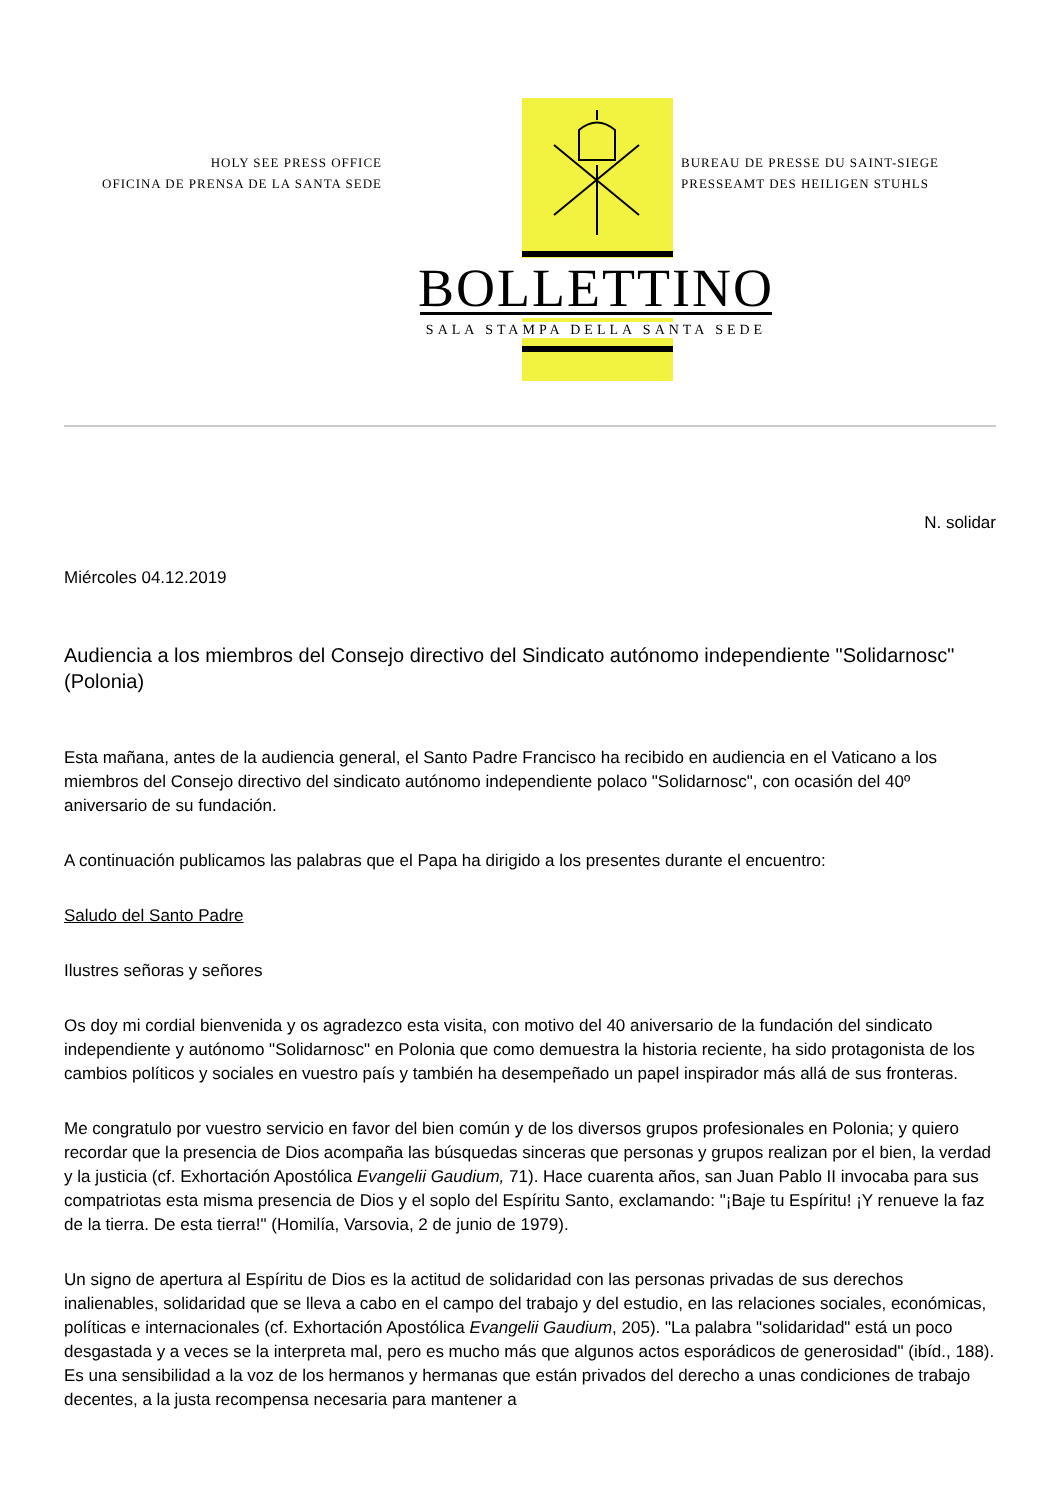HOLY SEE PRESS OFFICE
OFICINA DE PRENSA DE LA SANTA SEDE
BUREAU DE PRESSE DU SAINT-SIEGE
PRESSEAMT DES HEILIGEN STUHLS
BOLLETTINO
SALA STAMPA DELLA SANTA SEDE
N. solidar
Miércoles 04.12.2019
Audiencia a los miembros del Consejo directivo del Sindicato autónomo independiente "Solidarnosc" (Polonia)
Esta mañana, antes de la audiencia general, el Santo Padre Francisco ha recibido en audiencia en el Vaticano a los miembros del Consejo directivo del sindicato autónomo independiente polaco "Solidarnosc", con ocasión del 40º aniversario de su fundación.
A continuación publicamos las palabras que el Papa ha dirigido a los presentes durante el encuentro:
Saludo del Santo Padre
Ilustres señoras y señores
Os doy mi cordial bienvenida y os agradezco esta visita, con motivo del 40 aniversario de la fundación del sindicato independiente y autónomo "Solidarnosc" en Polonia que como demuestra la historia reciente, ha sido protagonista de los cambios políticos y sociales en vuestro país y también ha desempeñado un papel inspirador más allá de sus fronteras.
Me congratulo por vuestro servicio en favor del bien común y de los diversos grupos profesionales en Polonia; y quiero recordar que la presencia de Dios acompaña las búsquedas sinceras que personas y grupos realizan por el bien, la verdad y la justicia (cf. Exhortación Apostólica Evangelii Gaudium, 71). Hace cuarenta años, san Juan Pablo II invocaba para sus compatriotas esta misma presencia de Dios y el soplo del Espíritu Santo, exclamando: "¡Baje tu Espíritu! ¡Y renueve la faz de la tierra. De esta tierra!" (Homilía, Varsovia, 2 de junio de 1979).
Un signo de apertura al Espíritu de Dios es la actitud de solidaridad con las personas privadas de sus derechos inalienables, solidaridad que se lleva a cabo en el campo del trabajo y del estudio, en las relaciones sociales, económicas, políticas e internacionales (cf. Exhortación Apostólica Evangelii Gaudium, 205). "La palabra "solidaridad" está un poco desgastada y a veces se la interpreta mal, pero es mucho más que algunos actos esporádicos de generosidad" (ibíd., 188). Es una sensibilidad a la voz de los hermanos y hermanas que están privados del derecho a unas condiciones de trabajo decentes, a la justa recompensa necesaria para mantener a